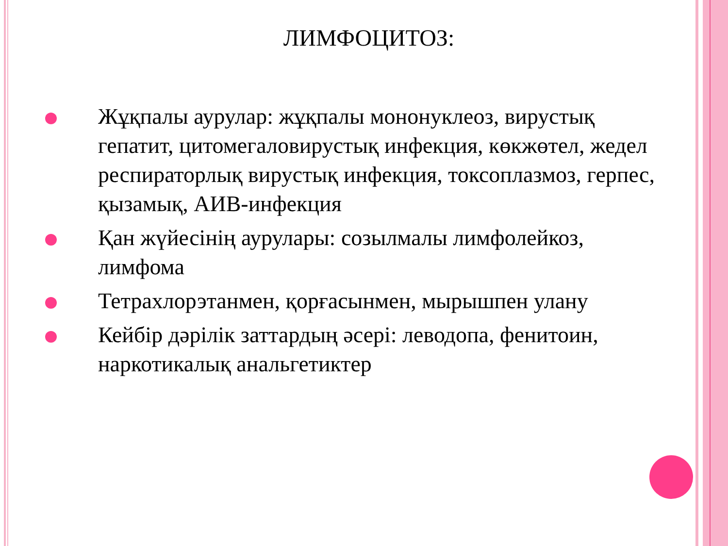ЛИМФОЦИТОЗ:
Жұқпалы аурулар: жұқпалы мононуклеоз, вирустық гепатит, цитомегаловирустық инфекция, көкжөтел, жедел респираторлық вирустық инфекция, токсоплазмоз, герпес, қызамық, АИВ-инфекция
Қан жүйесінің аурулары: созылмалы лимфолейкоз, лимфома
Тетрахлорэтанмен, қорғасынмен, мырышпен улану
Кейбір дәрілік заттардың әсері: леводопа, фенитоин, наркотикалық анальгетиктер